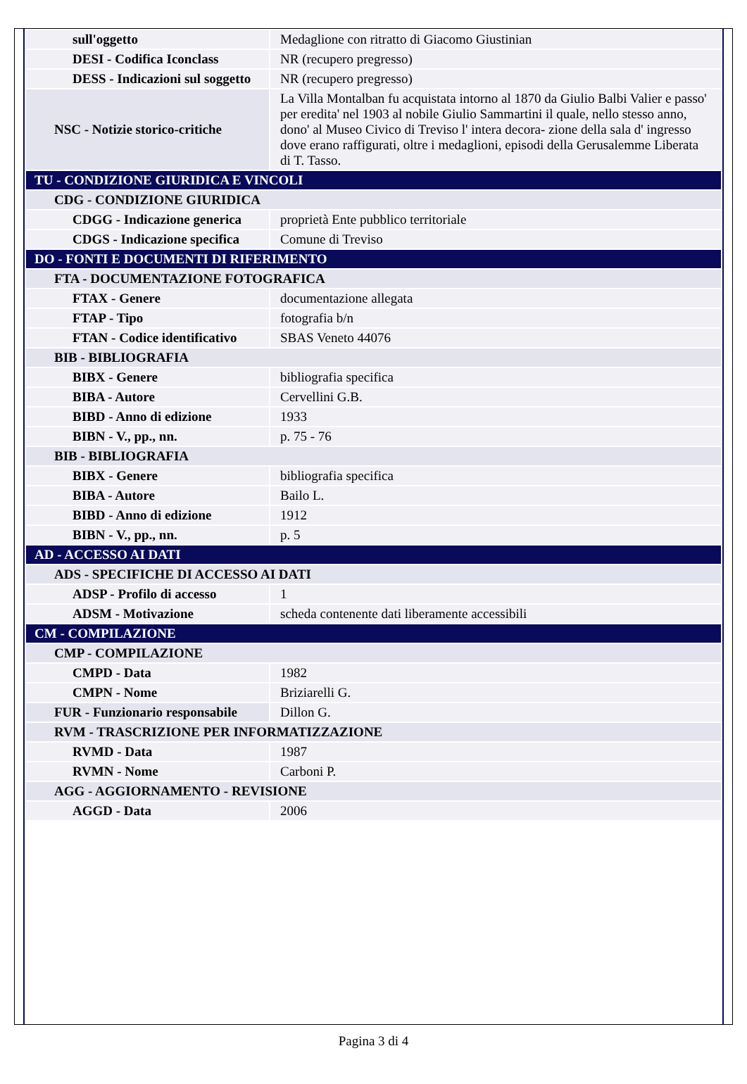| sull'oggetto | Medaglione con ritratto di Giacomo Giustinian |
| DESI - Codifica Iconclass | NR (recupero pregresso) |
| DESS - Indicazioni sul soggetto | NR (recupero pregresso) |
| NSC - Notizie storico-critiche | La Villa Montalban fu acquistata intorno al 1870 da Giulio Balbi Valier e passo' per eredita' nel 1903 al nobile Giulio Sammartini il quale, nello stesso anno, dono' al Museo Civico di Treviso l' intera decora- zione della sala d' ingresso dove erano raffigurati, oltre i medaglioni, episodi della Gerusalemme Liberata di T. Tasso. |
| TU - CONDIZIONE GIURIDICA E VINCOLI | |
| CDG - CONDIZIONE GIURIDICA | |
| CDGG - Indicazione generica | proprietà Ente pubblico territoriale |
| CDGS - Indicazione specifica | Comune di Treviso |
| DO - FONTI E DOCUMENTI DI RIFERIMENTO | |
| FTA - DOCUMENTAZIONE FOTOGRAFICA | |
| FTAX - Genere | documentazione allegata |
| FTAP - Tipo | fotografia b/n |
| FTAN - Codice identificativo | SBAS Veneto 44076 |
| BIB - BIBLIOGRAFIA | |
| BIBX - Genere | bibliografia specifica |
| BIBA - Autore | Cervellini G.B. |
| BIBD - Anno di edizione | 1933 |
| BIBN - V., pp., nn. | p. 75 - 76 |
| BIB - BIBLIOGRAFIA | |
| BIBX - Genere | bibliografia specifica |
| BIBA - Autore | Bailo L. |
| BIBD - Anno di edizione | 1912 |
| BIBN - V., pp., nn. | p. 5 |
| AD - ACCESSO AI DATI | |
| ADS - SPECIFICHE DI ACCESSO AI DATI | |
| ADSP - Profilo di accesso | 1 |
| ADSM - Motivazione | scheda contenente dati liberamente accessibili |
| CM - COMPILAZIONE | |
| CMP - COMPILAZIONE | |
| CMPD - Data | 1982 |
| CMPN - Nome | Briziarelli G. |
| FUR - Funzionario responsabile | Dillon G. |
| RVM - TRASCRIZIONE PER INFORMATIZZAZIONE | |
| RVMD - Data | 1987 |
| RVMN - Nome | Carboni P. |
| AGG - AGGIORNAMENTO - REVISIONE | |
| AGGD - Data | 2006 |
Pagina 3 di 4